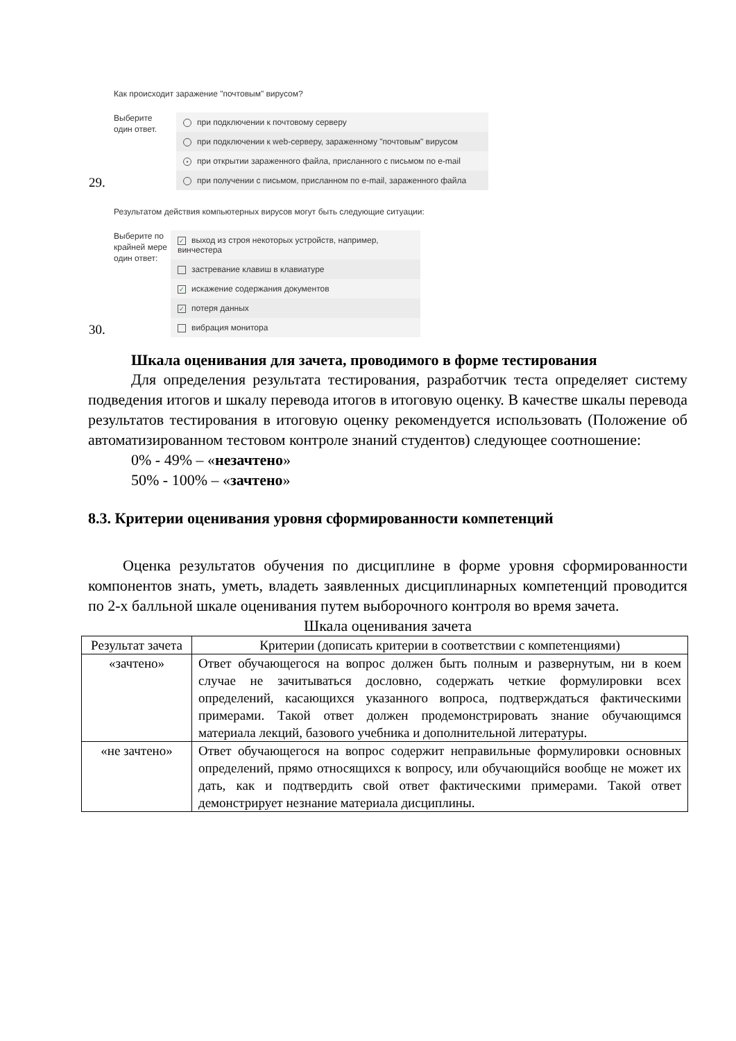29.
Как происходит заражение "почтовым" вирусом?
Выберите
один ответ.
при подключении к почтовому серверу
при подключении к web-серверу, зараженному "почтовым" вирусом
• при открытии зараженного файла, присланного с письмом по e-mail
при получении с письмом, присланном по e-mail, зараженного файла
30.
Результатом действия компьютерных вирусов могут быть следующие ситуации:
Выберите по крайней мере один ответ:
✓ выход из строя некоторых устройств, например, винчестера
застревание клавиш в клавиатуре
✓ искажение содержания документов
✓ потеря данных
вибрация монитора
Шкала оценивания для зачета, проводимого в форме тестирования
Для определения результата тестирования, разработчик теста определяет систему подведения итогов и шкалу перевода итогов в итоговую оценку. В качестве шкалы перевода результатов тестирования в итоговую оценку рекомендуется использовать (Положение об автоматизированном тестовом контроле знаний студентов) следующее соотношение:
0% - 49% – «незачтено»
50% - 100% – «зачтено»
8.3. Критерии оценивания уровня сформированности компетенций
Оценка результатов обучения по дисциплине в форме уровня сформированности компонентов знать, уметь, владеть заявленных дисциплинарных компетенций проводится по 2-х балльной шкале оценивания путем выборочного контроля во время зачета.
Шкала оценивания зачета
| Результат зачета | Критерии (дописать критерии в соответствии с компетенциями) |
| --- | --- |
| «зачтено» | Ответ обучающегося на вопрос должен быть полным и развернутым, ни в коем случае не зачитываться дословно, содержать четкие формулировки всех определений, касающихся указанного вопроса, подтверждаться фактическими примерами. Такой ответ должен продемонстрировать знание обучающимся материала лекций, базового учебника и дополнительной литературы. |
| «не зачтено» | Ответ обучающегося на вопрос содержит неправильные формулировки основных определений, прямо относящихся к вопросу, или обучающийся вообще не может их дать, как и подтвердить свой ответ фактическими примерами. Такой ответ демонстрирует незнание материала дисциплины. |